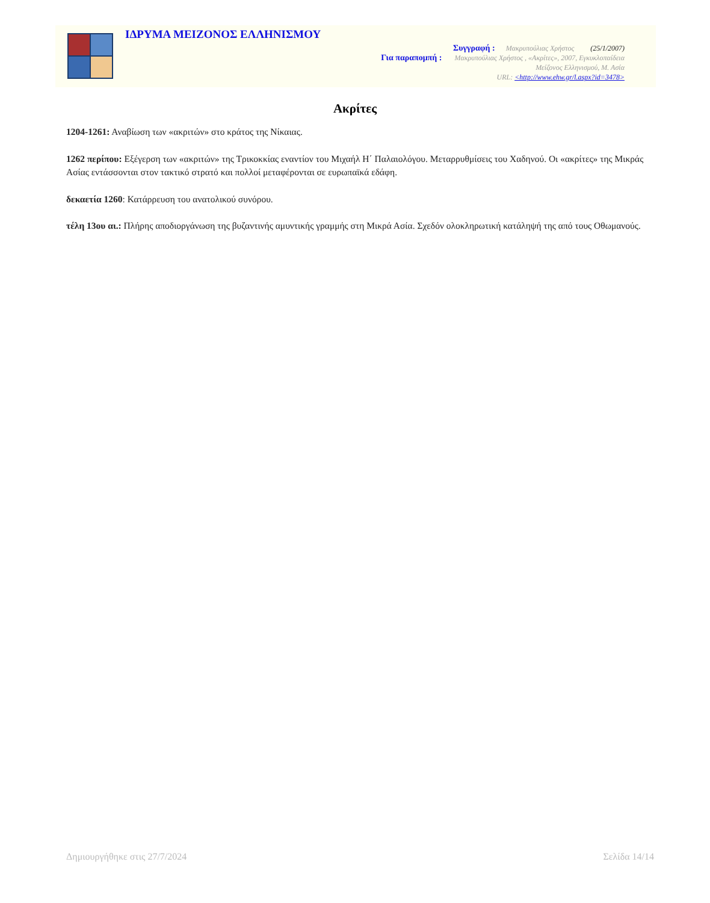ΙΔΡΥΜΑ ΜΕΙΖΟΝΟΣ ΕΛΛΗΝΙΣΜΟΥ
Συγγραφή : Μακρυπούλιας Χρήστος (25/1/2007)
Για παραπομπή : Μακρυπούλιας Χρήστος , «Ακρίτες», 2007, Εγκυκλοπαίδεια
Μείζονος Ελληνισμού, Μ. Ασία
URL: <http://www.ehw.gr/l.aspx?id=3478>
Ακρίτες
1204-1261: Αναβίωση των «ακριτών» στο κράτος της Νίκαιας.
1262 περίπου: Εξέγερση των «ακριτών» της Τρικοκκίας εναντίον του Μιχαήλ Η΄ Παλαιολόγου. Μεταρρυθμίσεις του Χαδηνού. Οι «ακρίτες» της Μικράς Ασίας εντάσσονται στον τακτικό στρατό και πολλοί μεταφέρονται σε ευρωπαϊκά εδάφη.
δεκαετία 1260: Κατάρρευση του ανατολικού συνόρου.
τέλη 13ου αι.: Πλήρης αποδιοργάνωση της βυζαντινής αμυντικής γραμμής στη Μικρά Ασία. Σχεδόν ολοκληρωτική κατάληψή της από τους Οθωμανούς.
Δημιουργήθηκε στις 27/7/2024 Σελίδα 14/14